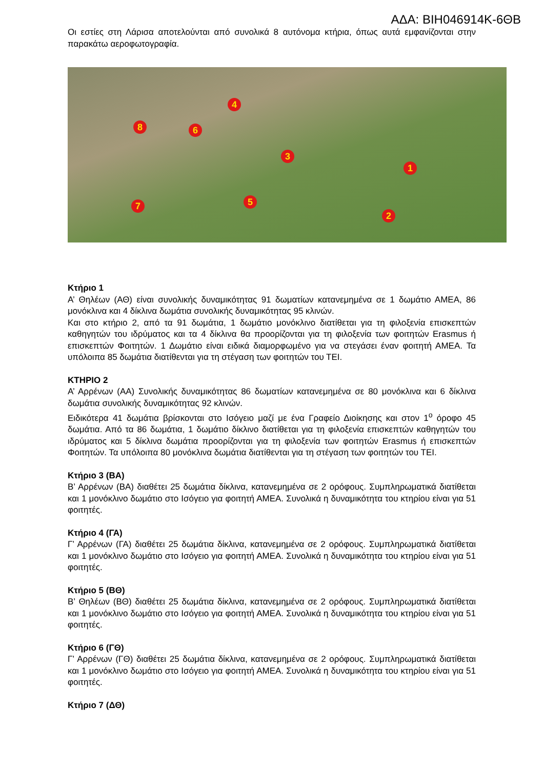ΑΔΑ: ΒΙΗ046914Κ-6ΘΒ
Οι εστίες στη Λάρισα αποτελούνται από συνολικά 8 αυτόνομα κτήρια, όπως αυτά εμφανίζονται στην παρακάτω αεροφωτογραφία.
1
2
3
4
5
6
7
8
Κτήριο 1
Α’ Θηλέων (ΑΘ) είναι συνολικής δυναμικότητας 91 δωματίων κατανεμημένα σε 1 δωμάτιο ΑΜΕΑ, 86 μονόκλινα και 4 δίκλινα δωμάτια συνολικής δυναμικότητας 95 κλινών.
Και στο κτήριο 2, από τα 91 δωμάτια, 1 δωμάτιο μονόκλινο διατίθεται για τη φιλοξενία επισκεπτών καθηγητών του ιδρύματος και τα 4 δίκλινα θα προορίζονται για τη φιλοξενία των φοιτητών Erasmus ή επισκεπτών Φοιτητών. 1 Δωμάτιο είναι ειδικά διαμορφωμένο για να στεγάσει έναν φοιτητή ΑΜΕΑ. Τα υπόλοιπα 85 δωμάτια διατίθενται για τη στέγαση των φοιτητών του ΤΕΙ.
ΚΤΗΡΙΟ 2
Α’ Αρρένων (ΑΑ) Συνολικής δυναμικότητας 86 δωματίων κατανεμημένα σε 80 μονόκλινα και 6 δίκλινα δωμάτια συνολικής δυναμικότητας 92 κλινών.
Ειδικότερα 41 δωμάτια βρίσκονται στο Ισόγειο μαζί με ένα Γραφείο Διοίκησης και στον 1<sup>ο</sup> όροφο 45 δωμάτια. Από τα 86 δωμάτια, 1 δωμάτιο δίκλινο διατίθεται για τη φιλοξενία επισκεπτών καθηγητών του ιδρύματος και 5 δίκλινα δωμάτια προορίζονται για τη φιλοξενία των φοιτητών Erasmus ή επισκεπτών Φοιτητών. Τα υπόλοιπα 80 μονόκλινα δωμάτια διατίθενται για τη στέγαση των φοιτητών του ΤΕΙ.
Κτήριο 3 (ΒΑ)
Β’ Αρρένων (ΒΑ) διαθέτει 25 δωμάτια δίκλινα, κατανεμημένα σε 2 ορόφους. Συμπληρωματικά διατίθεται και 1 μονόκλινο δωμάτιο στο Ισόγειο για φοιτητή ΑΜΕΑ. Συνολικά η δυναμικότητα του κτηρίου είναι για 51 φοιτητές.
Κτήριο 4 (ΓΑ)
Γ’ Αρρένων (ΓΑ) διαθέτει 25 δωμάτια δίκλινα, κατανεμημένα σε 2 ορόφους. Συμπληρωματικά διατίθεται και 1 μονόκλινο δωμάτιο στο Ισόγειο για φοιτητή ΑΜΕΑ. Συνολικά η δυναμικότητα του κτηρίου είναι για 51 φοιτητές.
Κτήριο 5 (ΒΘ)
Β’ Θηλέων (ΒΘ) διαθέτει 25 δωμάτια δίκλινα, κατανεμημένα σε 2 ορόφους. Συμπληρωματικά διατίθεται και 1 μονόκλινο δωμάτιο στο Ισόγειο για φοιτητή ΑΜΕΑ. Συνολικά η δυναμικότητα του κτηρίου είναι για 51 φοιτητές.
Κτήριο 6 (ΓΘ)
Γ’ Αρρένων (ΓΘ) διαθέτει 25 δωμάτια δίκλινα, κατανεμημένα σε 2 ορόφους. Συμπληρωματικά διατίθεται και 1 μονόκλινο δωμάτιο στο Ισόγειο για φοιτητή ΑΜΕΑ. Συνολικά η δυναμικότητα του κτηρίου είναι για 51 φοιτητές.
Κτήριο 7 (ΔΘ)